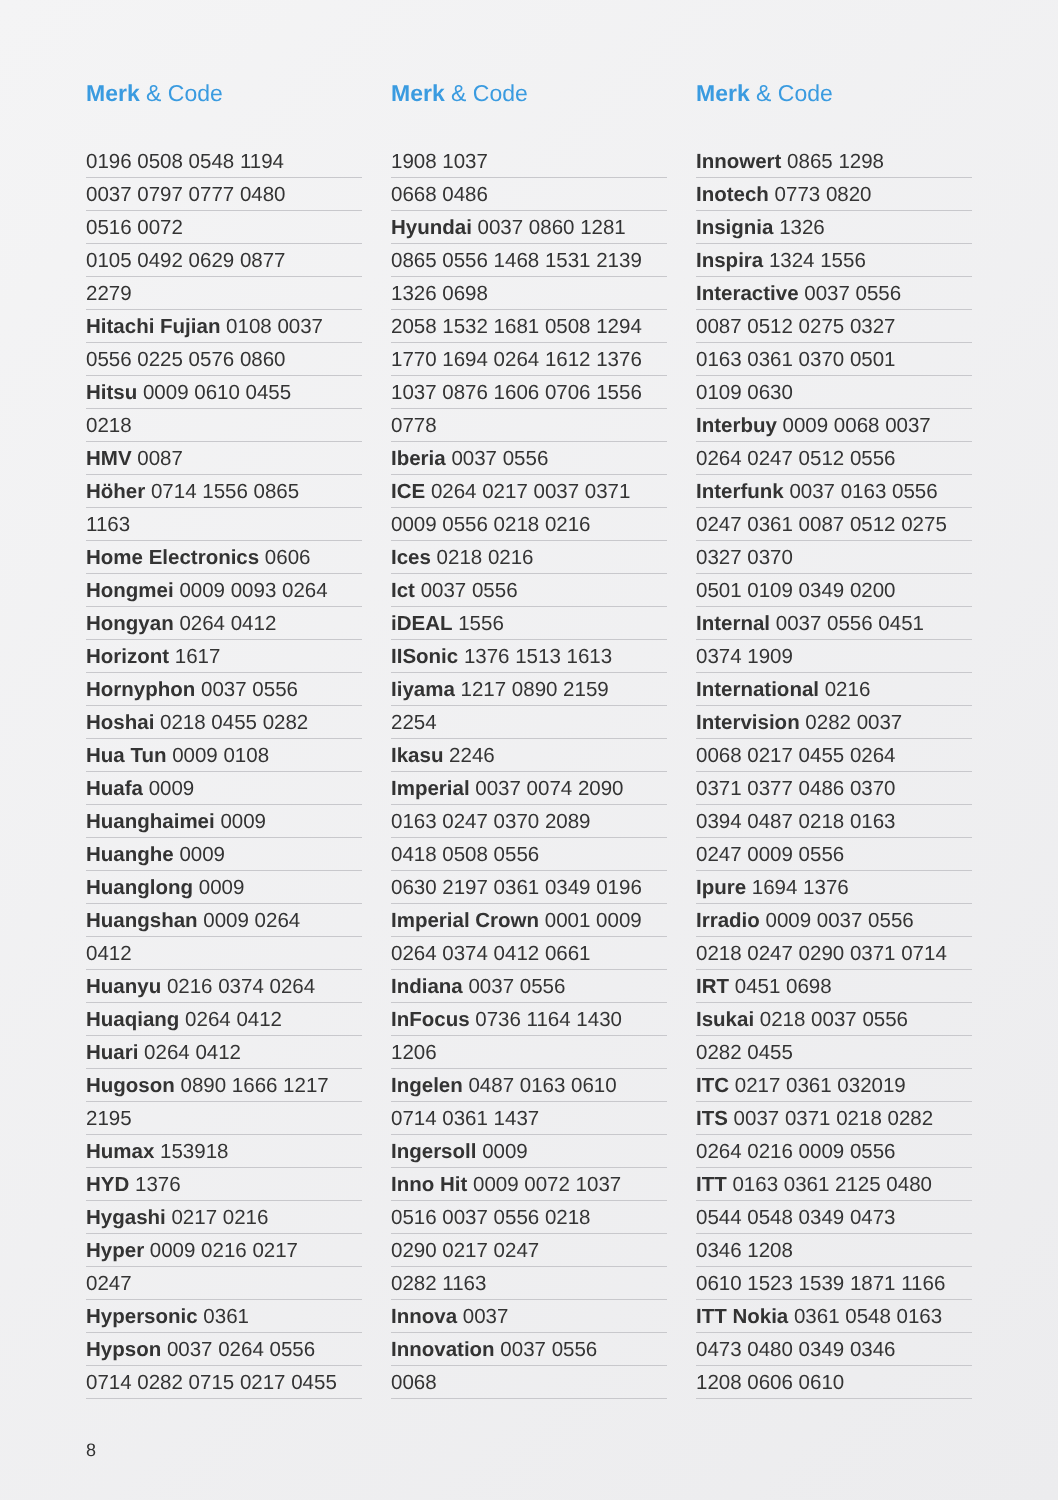Merk & Code
| 0196 0508 0548 1194 |
| 0037 0797 0777 0480 |
| 0516 0072 |
| 0105 0492 0629 0877 |
| 2279 |
| Hitachi Fujian 0108 0037 |
| 0556 0225 0576 0860 |
| Hitsu 0009 0610 0455 |
| 0218 |
| HMV 0087 |
| Höher 0714 1556 0865 |
| 1163 |
| Home Electronics 0606 |
| Hongmei 0009 0093 0264 |
| Hongyan 0264 0412 |
| Horizont 1617 |
| Hornyphon 0037 0556 |
| Hoshai 0218 0455 0282 |
| Hua Tun 0009 0108 |
| Huafa 0009 |
| Huanghaimei 0009 |
| Huanghe 0009 |
| Huanglong 0009 |
| Huangshan 0009 0264 |
| 0412 |
| Huanyu 0216 0374 0264 |
| Huaqiang 0264 0412 |
| Huari 0264 0412 |
| Hugoson 0890 1666 1217 |
| 2195 |
| Humax 153918 |
| HYD 1376 |
| Hygashi 0217 0216 |
| Hyper 0009 0216 0217 |
| 0247 |
| Hypersonic 0361 |
| Hypson 0037 0264 0556 |
| 0714 0282 0715 0217 0455 |
Merk & Code
| 1908 1037 |
| 0668 0486 |
| Hyundai 0037 0860 1281 |
| 0865 0556 1468 1531 2139 |
| 1326 0698 |
| 2058 1532 1681 0508 1294 |
| 1770 1694 0264 1612 1376 |
| 1037 0876 1606 0706 1556 |
| 0778 |
| Iberia 0037 0556 |
| ICE 0264 0217 0037 0371 |
| 0009 0556 0218 0216 |
| Ices 0218 0216 |
| Ict 0037 0556 |
| iDEAL 1556 |
| IISonic 1376 1513 1613 |
| Iiyama 1217 0890 2159 |
| 2254 |
| Ikasu 2246 |
| Imperial 0037 0074 2090 |
| 0163 0247 0370 2089 |
| 0418 0508 0556 |
| 0630 2197 0361 0349 0196 |
| Imperial Crown 0001 0009 |
| 0264 0374 0412 0661 |
| Indiana 0037 0556 |
| InFocus 0736 1164 1430 |
| 1206 |
| Ingelen 0487 0163 0610 |
| 0714 0361 1437 |
| Ingersoll 0009 |
| Inno Hit 0009 0072 1037 |
| 0516 0037 0556 0218 |
| 0290 0217 0247 |
| 0282 1163 |
| Innova 0037 |
| Innovation 0037 0556 |
| 0068 |
Merk & Code
| Innowert 0865 1298 |
| Inotech 0773 0820 |
| Insignia 1326 |
| Inspira 1324 1556 |
| Interactive 0037 0556 |
| 0087 0512 0275 0327 |
| 0163 0361 0370 0501 |
| 0109 0630 |
| Interbuy 0009 0068 0037 |
| 0264 0247 0512 0556 |
| Interfunk 0037 0163 0556 |
| 0247 0361 0087 0512 0275 |
| 0327 0370 |
| 0501 0109 0349 0200 |
| Internal 0037 0556 0451 |
| 0374 1909 |
| International 0216 |
| Intervision 0282 0037 |
| 0068 0217 0455 0264 |
| 0371 0377 0486 0370 |
| 0394 0487 0218 0163 |
| 0247 0009 0556 |
| Ipure 1694 1376 |
| Irradio 0009 0037 0556 |
| 0218 0247 0290 0371 0714 |
| IRT 0451 0698 |
| Isukai 0218 0037 0556 |
| 0282 0455 |
| ITC 0217 0361 032019 |
| ITS 0037 0371 0218 0282 |
| 0264 0216 0009 0556 |
| ITT 0163 0361 2125 0480 |
| 0544 0548 0349 0473 |
| 0346 1208 |
| 0610 1523 1539 1871 1166 |
| ITT Nokia 0361 0548 0163 |
| 0473 0480 0349 0346 |
| 1208 0606 0610 |
8